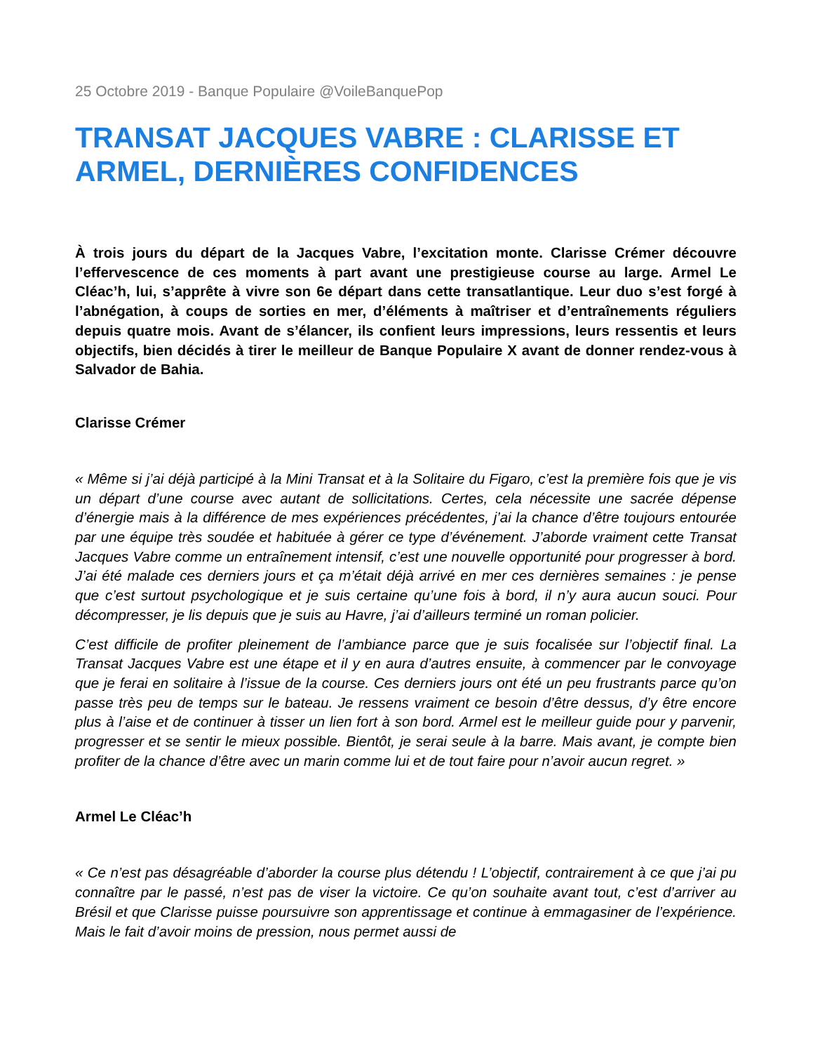25 Octobre 2019 - Banque Populaire @VoileBanquePop
TRANSAT JACQUES VABRE : CLARISSE ET ARMEL, DERNIÈRES CONFIDENCES
À trois jours du départ de la Jacques Vabre, l’excitation monte. Clarisse Crémer découvre l’effervescence de ces moments à part avant une prestigieuse course au large. Armel Le Cléac’h, lui, s’apprête à vivre son 6e départ dans cette transatlantique. Leur duo s’est forgé à l’abnégation, à coups de sorties en mer, d’éléments à maîtriser et d’entraînements réguliers depuis quatre mois. Avant de s’élancer, ils confient leurs impressions, leurs ressentis et leurs objectifs, bien décidés à tirer le meilleur de Banque Populaire X avant de donner rendez-vous à Salvador de Bahia.
Clarisse Crémer
« Même si j’ai déjà participé à la Mini Transat et à la Solitaire du Figaro, c’est la première fois que je vis un départ d’une course avec autant de sollicitations. Certes, cela nécessite une sacrée dépense d’énergie mais à la différence de mes expériences précédentes, j’ai la chance d’être toujours entourée par une équipe très soudée et habituée à gérer ce type d’événement. J’aborde vraiment cette Transat Jacques Vabre comme un entraînement intensif, c’est une nouvelle opportunité pour progresser à bord. J’ai été malade ces derniers jours et ça m’était déjà arrivé en mer ces dernières semaines : je pense que c’est surtout psychologique et je suis certaine qu’une fois à bord, il n’y aura aucun souci. Pour décompresser, je lis depuis que je suis au Havre, j’ai d’ailleurs terminé un roman policier.
C’est difficile de profiter pleinement de l’ambiance parce que je suis focalisée sur l’objectif final. La Transat Jacques Vabre est une étape et il y en aura d’autres ensuite, à commencer par le convoyage que je ferai en solitaire à l’issue de la course. Ces derniers jours ont été un peu frustrants parce qu’on passe très peu de temps sur le bateau. Je ressens vraiment ce besoin d’être dessus, d’y être encore plus à l’aise et de continuer à tisser un lien fort à son bord. Armel est le meilleur guide pour y parvenir, progresser et se sentir le mieux possible. Bientôt, je serai seule à la barre. Mais avant, je compte bien profiter de la chance d’être avec un marin comme lui et de tout faire pour n’avoir aucun regret. »
Armel Le Cléac’h
« Ce n’est pas désagréable d’aborder la course plus détendu ! L’objectif, contrairement à ce que j’ai pu connaître par le passé, n’est pas de viser la victoire. Ce qu’on souhaite avant tout, c’est d’arriver au Brésil et que Clarisse puisse poursuivre son apprentissage et continue à emmagasiner de l’expérience. Mais le fait d’avoir moins de pression, nous permet aussi de